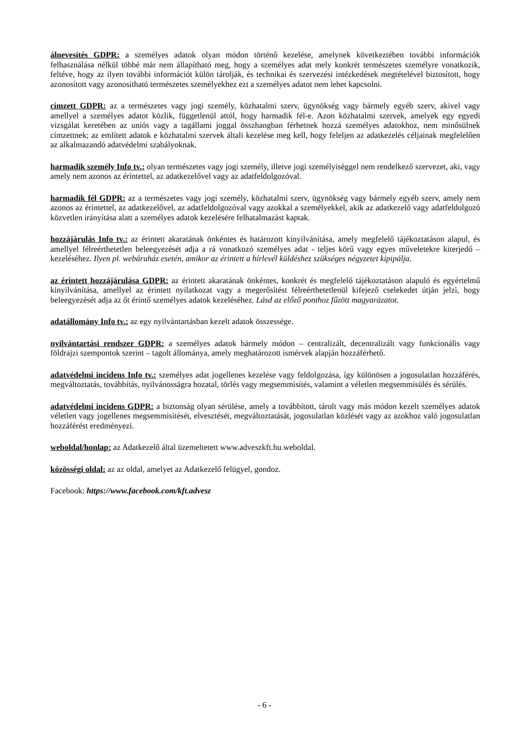álnevesítés GDPR: a személyes adatok olyan módon történő kezelése, amelynek következtében további információk felhasználása nélkül többé már nem állapítható meg, hogy a személyes adat mely konkrét természetes személyre vonatkozik, feltéve, hogy az ilyen további információt külön tárolják, és technikai és szervezési intézkedések megtételével biztosított, hogy azonosított vagy azonosítható természetes személyekhez ezt a személyes adatot nem lehet kapcsolni.
címzett GDPR: az a természetes vagy jogi személy, közhatalmi szerv, ügynökség vagy bármely egyéb szerv, akivel vagy amellyel a személyes adatot közlik, függetlenül attól, hogy harmadik fél-e. Azon közhatalmi szervek, amelyek egy egyedi vizsgálat keretében az uniós vagy a tagállami joggal összhangban férhetnek hozzá személyes adatokhoz, nem minősülnek címzettnek; az említett adatok e közhatalmi szervek általi kezelése meg kell, hogy feleljen az adatkezelés céljainak megfelelően az alkalmazandó adatvédelmi szabályoknak.
harmadik személy Info tv.: olyan természetes vagy jogi személy, illetve jogi személyiséggel nem rendelkező szervezet, aki, vagy amely nem azonos az érintettel, az adatkezelővel vagy az adatfeldolgozóval.
harmadik fél GDPR: az a természetes vagy jogi személy, közhatalmi szerv, ügynökség vagy bármely egyéb szerv, amely nem azonos az érintettel, az adatkezelővel, az adatfeldolgozóval vagy azokkal a személyekkel, akik az adatkezelő vagy adatfeldolgozó közvetlen irányítása alatt a személyes adatok kezelésére felhatalmazást kaptak.
hozzájárulás Info tv.: az érintett akaratának önkéntes és határozott kinyilvánítása, amely megfelelő tájékoztatáson alapul, és amellyel félreérthetetlen beleegyezését adja a rá vonatkozó személyes adat - teljes körű vagy egyes műveletekre kiterjedő – kezeléséhez. Ilyen pl. webáruház esetén, amikor az érintett a hírlevél küldéshez szükséges négyzetet kipipálja.
az érintett hozzájárulása GDPR: az érintett akaratának önkéntes, konkrét és megfelelő tájékoztatáson alapuló és egyértelmű kinyilvánítása, amellyel az érintett nyilatkozat vagy a megerősítést félreérthetetlenül kifejező cselekedet útján jelzi, hogy beleegyezését adja az őt érintő személyes adatok kezeléséhez. Lásd az előző ponthoz fűzött magyarázatot.
adatállomány Info tv.: az egy nyilvántartásban kezelt adatok összessége.
nyilvántartási rendszer GDPR: a személyes adatok bármely módon – centralizált, decentralizált vagy funkcionális vagy földrajzi szempontok szerint – tagolt állománya, amely meghatározott ismérvek alapján hozzáférhető.
adatvédelmi incidens Info tv.: személyes adat jogellenes kezelése vagy feldolgozása, így különösen a jogosulatlan hozzáférés, megváltoztatás, továbbítás, nyilvánosságra hozatal, törlés vagy megsemmisítés, valamint a véletlen megsemmisülés és sérülés.
adatvédelmi incidens GDPR: a biztonság olyan sérülése, amely a továbbított, tárolt vagy más módon kezelt személyes adatok véletlen vagy jogellenes megsemmisítését, elvesztését, megváltoztatását, jogosulatlan közlését vagy az azokhoz való jogosulatlan hozzáférést eredményezi.
weboldal/honlap: az Adatkezelő által üzemeltetett www.adveszkft.hu.weboldal.
közösségi oldal: az az oldal, amelyet az Adatkezelő felügyel, gondoz.
Facebook: https://www.facebook.com/kft.advesz
- 6 -